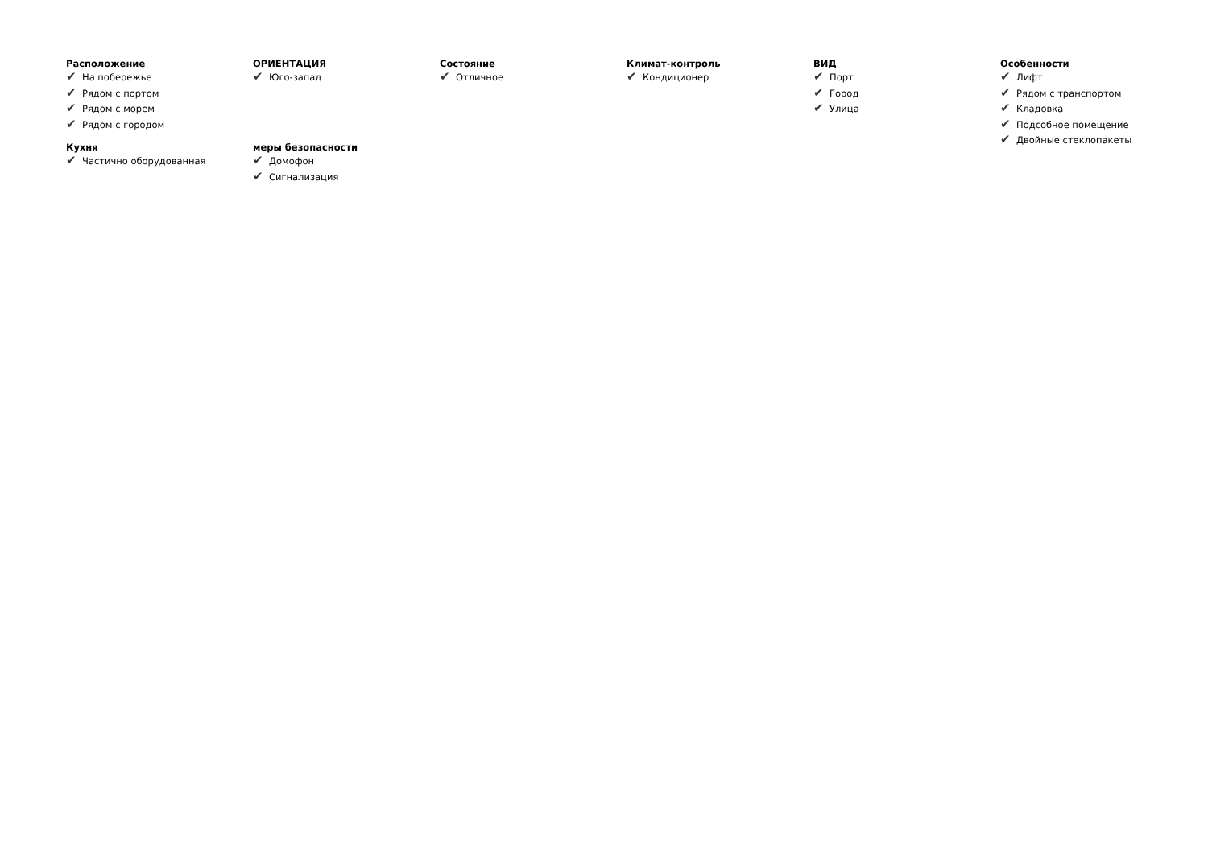Расположение
✔ На побережье
✔ Рядом с портом
✔ Рядом с морем
✔ Рядом с городом
ОРИЕНТАЦИЯ
✔ Юго-запад
Состояние
✔ Отличное
Климат-контроль
✔ Кондиционер
ВИД
✔ Порт
✔ Город
✔ Улица
Особенности
✔ Лифт
✔ Рядом с транспортом
✔ Кладовка
✔ Подсобное помещение
✔ Двойные стеклопакеты
Кухня
✔ Частично оборудованная
меры безопасности
✔ Домофон
✔ Сигнализация